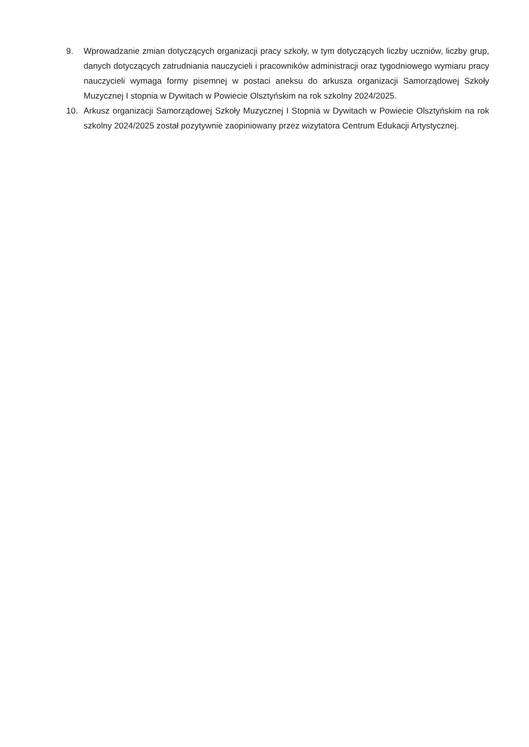9. Wprowadzanie zmian dotyczących organizacji pracy szkoły, w tym dotyczących liczby uczniów, liczby grup, danych dotyczących zatrudniania nauczycieli i pracowników administracji oraz tygodniowego wymiaru pracy nauczycieli wymaga formy pisemnej w postaci aneksu do arkusza organizacji Samorządowej Szkoły Muzycznej I stopnia w Dywitach w Powiecie Olsztyńskim na rok szkolny 2024/2025.
10. Arkusz organizacji Samorządowej Szkoły Muzycznej I Stopnia w Dywitach w Powiecie Olsztyńskim na rok szkolny 2024/2025 został pozytywnie zaopiniowany przez wizytatora Centrum Edukacji Artystycznej.